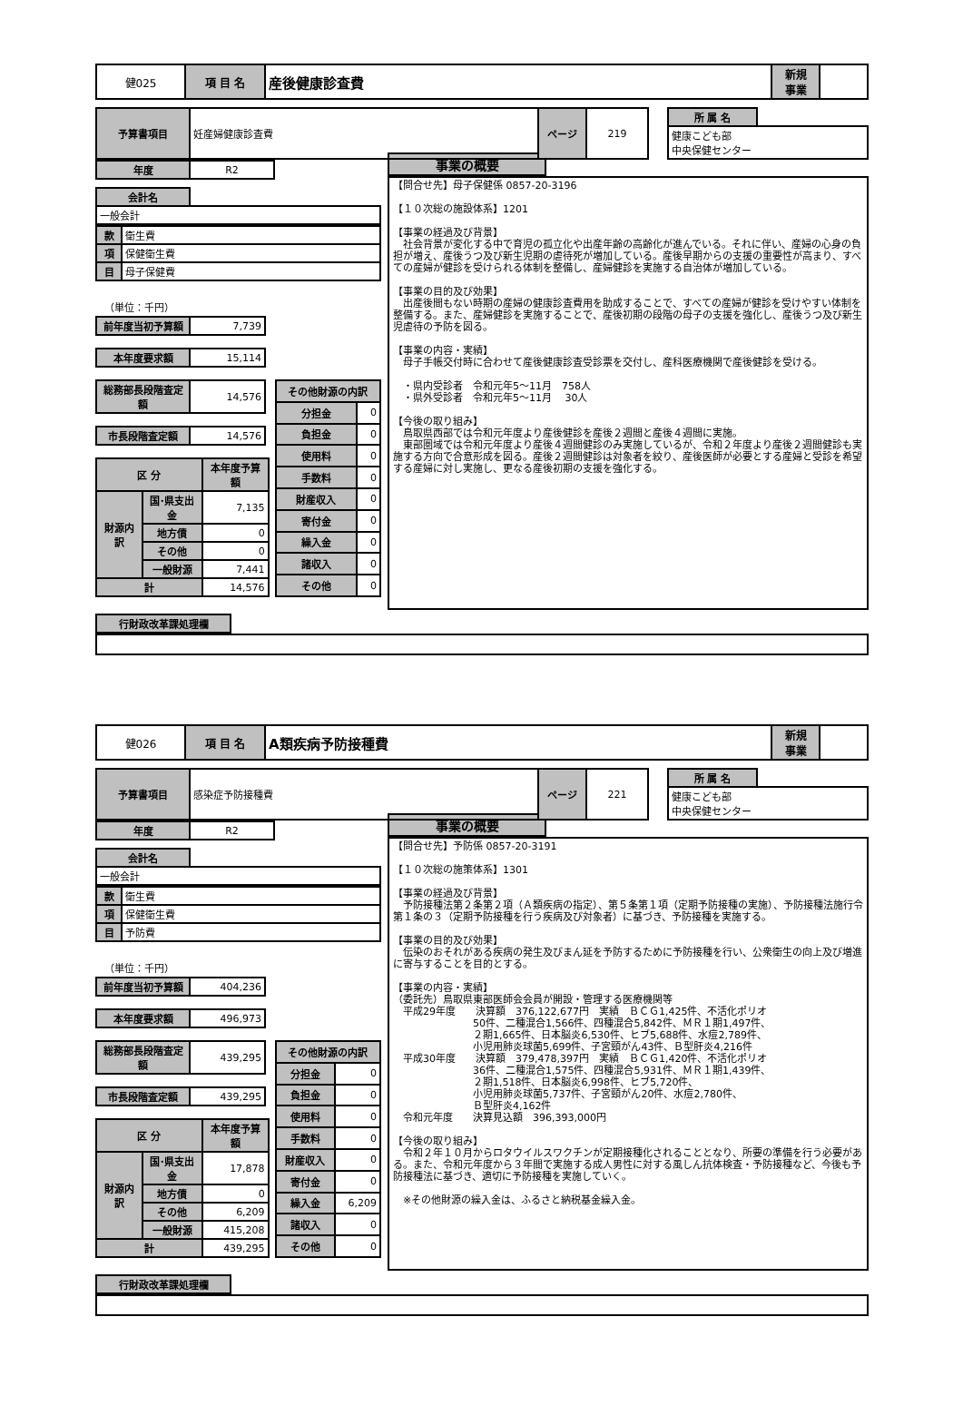| 健025 | 項 目 名 | 産後健康診査費 | 新規 事業 | |
| 予算書項目 | 妊産婦健康診査費 | ページ | 219 |
| 所 属 名 | |
| 健康こども部 中央保健センター | |
| 年度 | R2 |
| 会計名 | |
| 一般会計 | |
| 款 | 衛生費 |
| 項 | 保健衛生費 |
| 目 | 母子保健費 |
（単位：千円）
| 前年度当初予算額 | 7,739 |
| 本年度要求額 | 15,114 |
| 総務部長段階査定額 | 14,576 |
| 市長段階査定額 | 14,576 |
| 区 分 | | 本年度予算額 |
| --- | --- | --- |
| 財源内訳 | 国･県支出金 | 7,135 |
| | 地方債 | 0 |
| | その他 | 0 |
| | 一般財源 | 7,441 |
| 計 | | 14,576 |
| その他財源の内訳 | |
| --- | --- |
| 分担金 | 0 |
| 負担金 | 0 |
| 使用料 | 0 |
| 手数料 | 0 |
| 財産収入 | 0 |
| 寄付金 | 0 |
| 繰入金 | 0 |
| 諸収入 | 0 |
| その他 | 0 |
| 行財政改革課処理欄 |
| 事業の概要 |
【問合せ先】母子保健係 0857-20-3196 【１０次総の施設体系】1201 【事業の経過及び背景】 　社会背景が変化する中で育児の孤立化や出産年齢の高齢化が進んでいる。それに伴い、産婦の心身の負担が増え、産後うつ及び新生児期の虐待死が増加している。産後早期からの支援の重要性が高まり、すべての産婦が健診を受けられる体制を整備し、産婦健診を実施する自治体が増加している。 【事業の目的及び効果】 　出産後間もない時期の産婦の健康診査費用を助成することで、すべての産婦が健診を受けやすい体制を整備する。また、産婦健診を実施することで、産後初期の段階の母子の支援を強化し、産後うつ及び新生児虐待の予防を図る。 【事業の内容・実績】 　母子手帳交付時に合わせて産後健康診査受診票を交付し、産科医療機関で産後健診を受ける。 　・県内受診者　令和元年5～11月　758人 　・県外受診者　令和元年5～11月　 30人 【今後の取り組み】 　鳥取県西部では令和元年度より産後健診を産後２週間と産後４週間に実施。 　東部圏域では令和元年度より産後４週間健診のみ実施しているが、令和２年度より産後２週間健診も実施する方向で合意形成を図る。産後２週間健診は対象者を絞り、産後医師が必要とする産婦と受診を希望する産婦に対し実施し、更なる産後初期の支援を強化する。
| 健026 | 項 目 名 | A類疾病予防接種費 | 新規 事業 | |
| 予算書項目 | 感染症予防接種費 | ページ | 221 |
| 所 属 名 | |
| 健康こども部 中央保健センター | |
| 年度 | R2 |
| 会計名 | |
| 一般会計 | |
| 款 | 衛生費 |
| 項 | 保健衛生費 |
| 目 | 予防費 |
（単位：千円）
| 前年度当初予算額 | 404,236 |
| 本年度要求額 | 496,973 |
| 総務部長段階査定額 | 439,295 |
| 市長段階査定額 | 439,295 |
| 区 分 | | 本年度予算額 |
| --- | --- | --- |
| 財源内訳 | 国･県支出金 | 17,878 |
| | 地方債 | 0 |
| | その他 | 6,209 |
| | 一般財源 | 415,208 |
| 計 | | 439,295 |
| その他財源の内訳 | |
| --- | --- |
| 分担金 | 0 |
| 負担金 | 0 |
| 使用料 | 0 |
| 手数料 | 0 |
| 財産収入 | 0 |
| 寄付金 | 0 |
| 繰入金 | 6,209 |
| 諸収入 | 0 |
| その他 | 0 |
| 行財政改革課処理欄 |
| 事業の概要 |
【問合せ先】予防係 0857-20-3191 【１０次総の施策体系】1301 【事業の経過及び背景】 　予防接種法第２条第２項（Ａ類疾病の指定）、第５条第１項（定期予防接種の実施）、予防接種法施行令第１条の３（定期予防接種を行う疾病及び対象者）に基づき、予防接種を実施する。 【事業の目的及び効果】 　伝染のおそれがある疾病の発生及びまん延を予防するために予防接種を行い、公衆衛生の向上及び増進に寄与することを目的とする。 【事業の内容・実績】 （委託先）鳥取県東部医師会会員が開設・管理する医療機関等 　平成29年度　　決算額　376,122,677円　実績　ＢＣＧ1,425件、不活化ポリオ 　　　　　　　　50件、二種混合1,566件、四種混合5,842件、ＭＲ１期1,497件、 　　　　　　　　２期1,665件、日本脳炎6,530件、ヒブ5,688件、水痘2,789件、 　　　　　　　　小児用肺炎球菌5,699件、子宮頸がん43件、Ｂ型肝炎4,216件 　平成30年度　　決算額　379,478,397円　実績　ＢＣＧ1,420件、不活化ポリオ 　　　　　　　　36件、二種混合1,575件、四種混合5,931件、ＭＲ１期1,439件、 　　　　　　　　２期1,518件、日本脳炎6,998件、ヒブ5,720件、 　　　　　　　　小児用肺炎球菌5,737件、子宮頸がん20件、水痘2,780件、 　　　　　　　　Ｂ型肝炎4,162件 　令和元年度　　決算見込額　396,393,000円 【今後の取り組み】 　令和２年１０月からロタウイルスワクチンが定期接種化されることとなり、所要の準備を行う必要がある。また、令和元年度から３年間で実施する成人男性に対する風しん抗体検査・予防接種など、今後も予防接種法に基づき、適切に予防接種を実施していく。 　※その他財源の繰入金は、ふるさと納税基金繰入金。